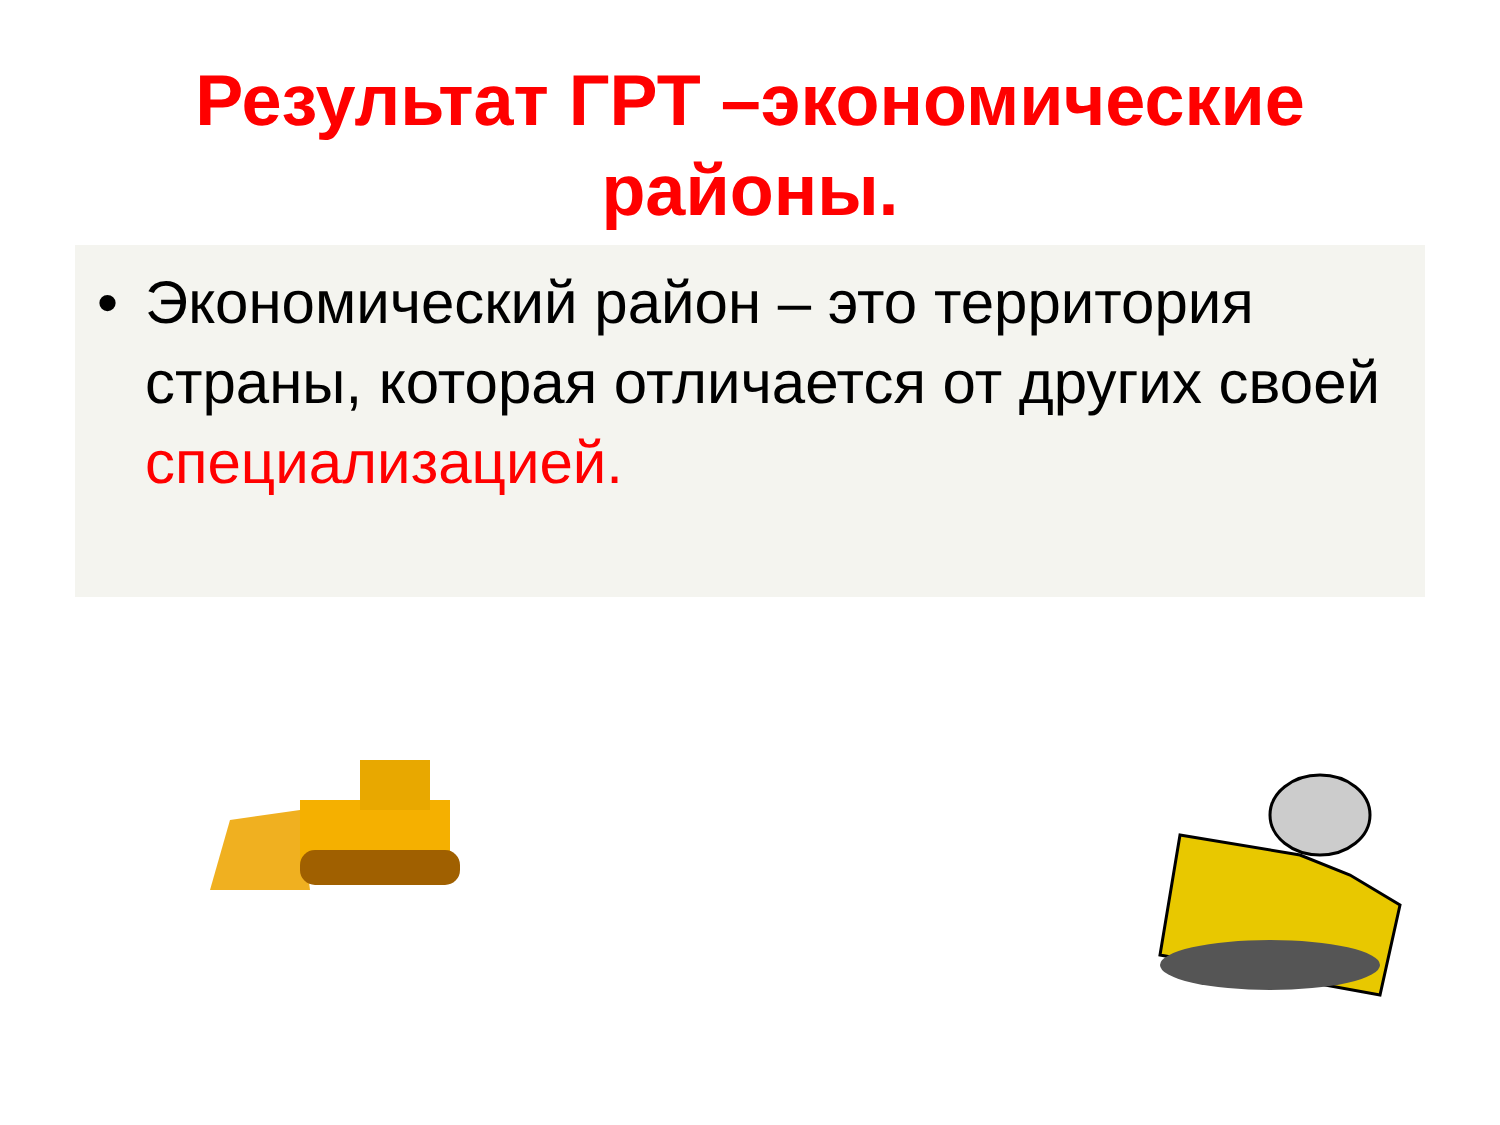Результат ГРТ –экономические
районы.
• Экономический район – это территория страны, которая отличается от других своей специализацией.